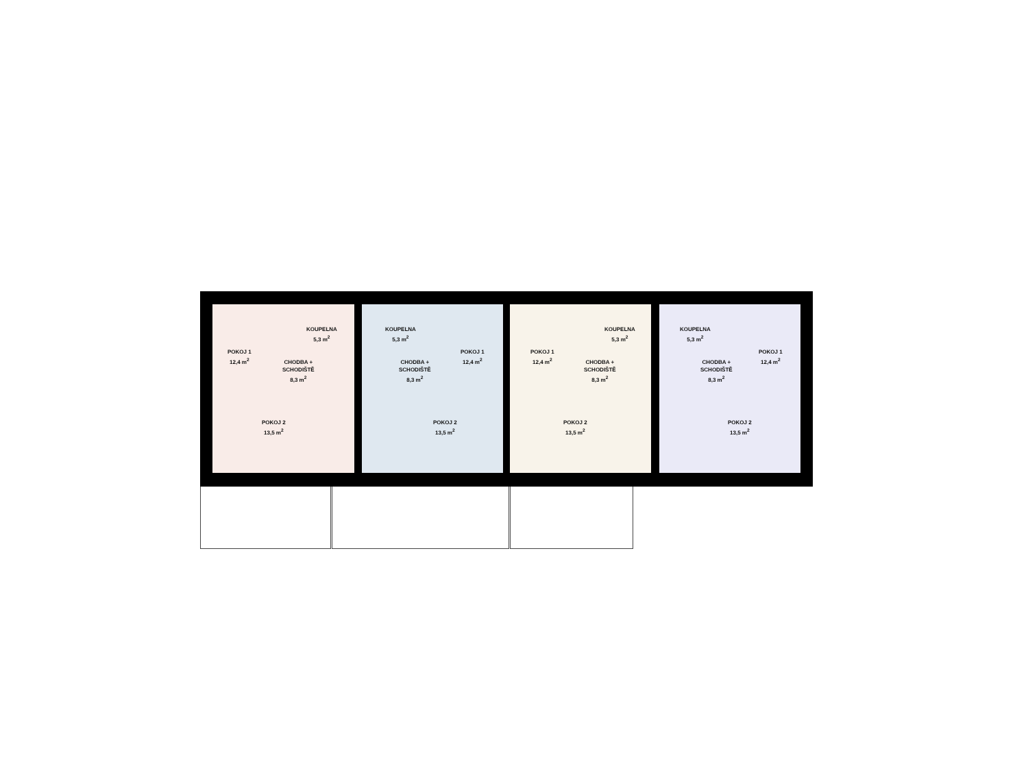KOUPELNA
5,3 m<sup>2</sup>
POKOJ 1
12,4 m<sup>2</sup>
CHODBA +
SCHODIŠTĚ
8,3 m<sup>2</sup>
POKOJ 2
13,5 m<sup>2</sup>
KOUPELNA
5,3 m<sup>2</sup>
CHODBA +
SCHODIŠTĚ
8,3 m<sup>2</sup>
POKOJ 1
12,4 m<sup>2</sup>
POKOJ 2
13,5 m<sup>2</sup>
POKOJ 1
12,4 m<sup>2</sup>
KOUPELNA
5,3 m<sup>2</sup>
CHODBA +
SCHODIŠTĚ
8,3 m<sup>2</sup>
POKOJ 2
13,5 m<sup>2</sup>
KOUPELNA
5,3 m<sup>2</sup>
CHODBA +
SCHODIŠTĚ
8,3 m<sup>2</sup>
POKOJ 1
12,4 m<sup>2</sup>
POKOJ 2
13,5 m<sup>2</sup>